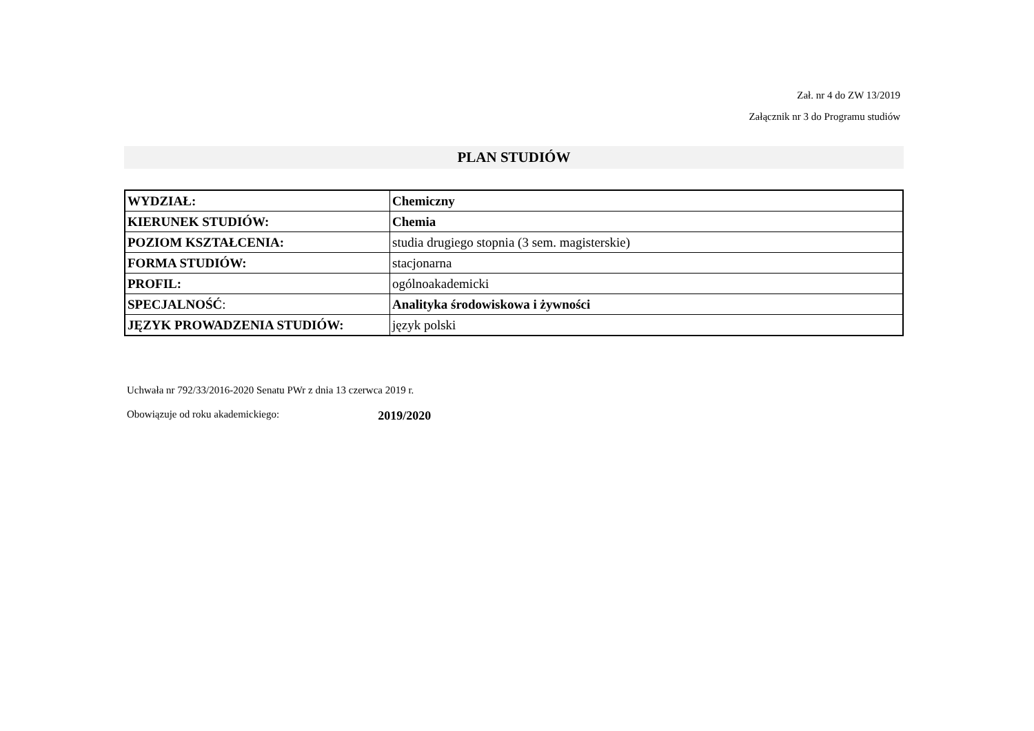Zał. nr 4 do ZW 13/2019
Załącznik nr 3 do Programu studiów
PLAN STUDIÓW
| WYDZIAŁ: | Chemiczny |
| KIERUNEK STUDIÓW: | Chemia |
| POZIOM KSZTAŁCENIA: | studia drugiego stopnia (3 sem. magisterskie) |
| FORMA STUDIÓW: | stacjonarna |
| PROFIL: | ogólnoakademicki |
| SPECJALNOŚĆ : | Analityka środowiskowa i żywności |
| JĘZYK PROWADZENIA STUDIÓW: | język polski |
Uchwała nr 792/33/2016-2020 Senatu PWr z dnia 13 czerwca 2019 r.
Obowiązuje od roku akademickiego: 2019/2020